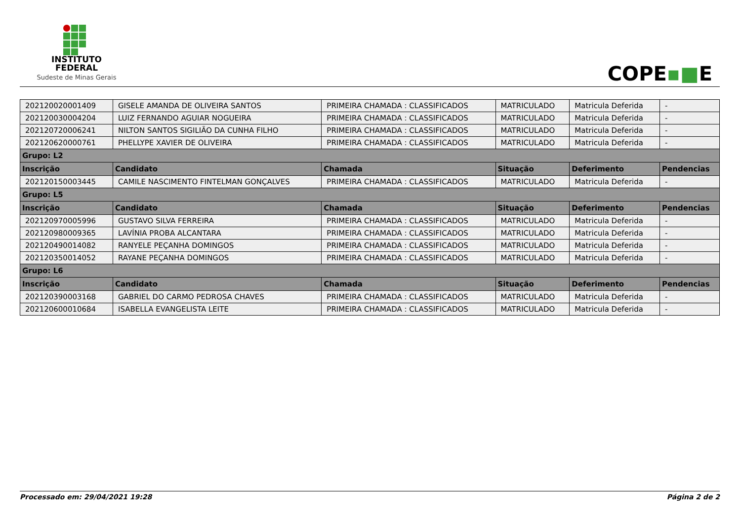INSTITUTO
FEDERAL
Sudeste de Minas Gerais
COPE▪■E
| 202120020001409 | GISELE AMANDA DE OLIVEIRA SANTOS | PRIMEIRA CHAMADA : CLASSIFICADOS | MATRICULADO | Matricula Deferida | - |
| 202120030004204 | LUIZ FERNANDO AGUIAR NOGUEIRA | PRIMEIRA CHAMADA : CLASSIFICADOS | MATRICULADO | Matricula Deferida | - |
| 202120720006241 | NILTON SANTOS SIGILIÃO DA CUNHA FILHO | PRIMEIRA CHAMADA : CLASSIFICADOS | MATRICULADO | Matricula Deferida | - |
| 202120620000761 | PHELLYPE XAVIER DE OLIVEIRA | PRIMEIRA CHAMADA : CLASSIFICADOS | MATRICULADO | Matricula Deferida | - |
| Grupo: L2 | | | | | |
| Inscrição | Candidato | Chamada | Situação | Deferimento | Pendencias |
| 202120150003445 | CAMILE NASCIMENTO FINTELMAN GONÇALVES | PRIMEIRA CHAMADA : CLASSIFICADOS | MATRICULADO | Matricula Deferida | - |
| Grupo: L5 | | | | | |
| Inscrição | Candidato | Chamada | Situação | Deferimento | Pendencias |
| 202120970005996 | GUSTAVO SILVA FERREIRA | PRIMEIRA CHAMADA : CLASSIFICADOS | MATRICULADO | Matricula Deferida | - |
| 202120980009365 | LAVÍNIA PROBA ALCANTARA | PRIMEIRA CHAMADA : CLASSIFICADOS | MATRICULADO | Matricula Deferida | - |
| 202120490014082 | RANYELE PEÇANHA DOMINGOS | PRIMEIRA CHAMADA : CLASSIFICADOS | MATRICULADO | Matricula Deferida | - |
| 202120350014052 | RAYANE PEÇANHA DOMINGOS | PRIMEIRA CHAMADA : CLASSIFICADOS | MATRICULADO | Matricula Deferida | - |
| Grupo: L6 | | | | | |
| Inscrição | Candidato | Chamada | Situação | Deferimento | Pendencias |
| 202120390003168 | GABRIEL DO CARMO PEDROSA CHAVES | PRIMEIRA CHAMADA : CLASSIFICADOS | MATRICULADO | Matricula Deferida | - |
| 202120600010684 | ISABELLA EVANGELISTA LEITE | PRIMEIRA CHAMADA : CLASSIFICADOS | MATRICULADO | Matricula Deferida | - |
Processado em: 29/04/2021 19:28 Página 2 de 2